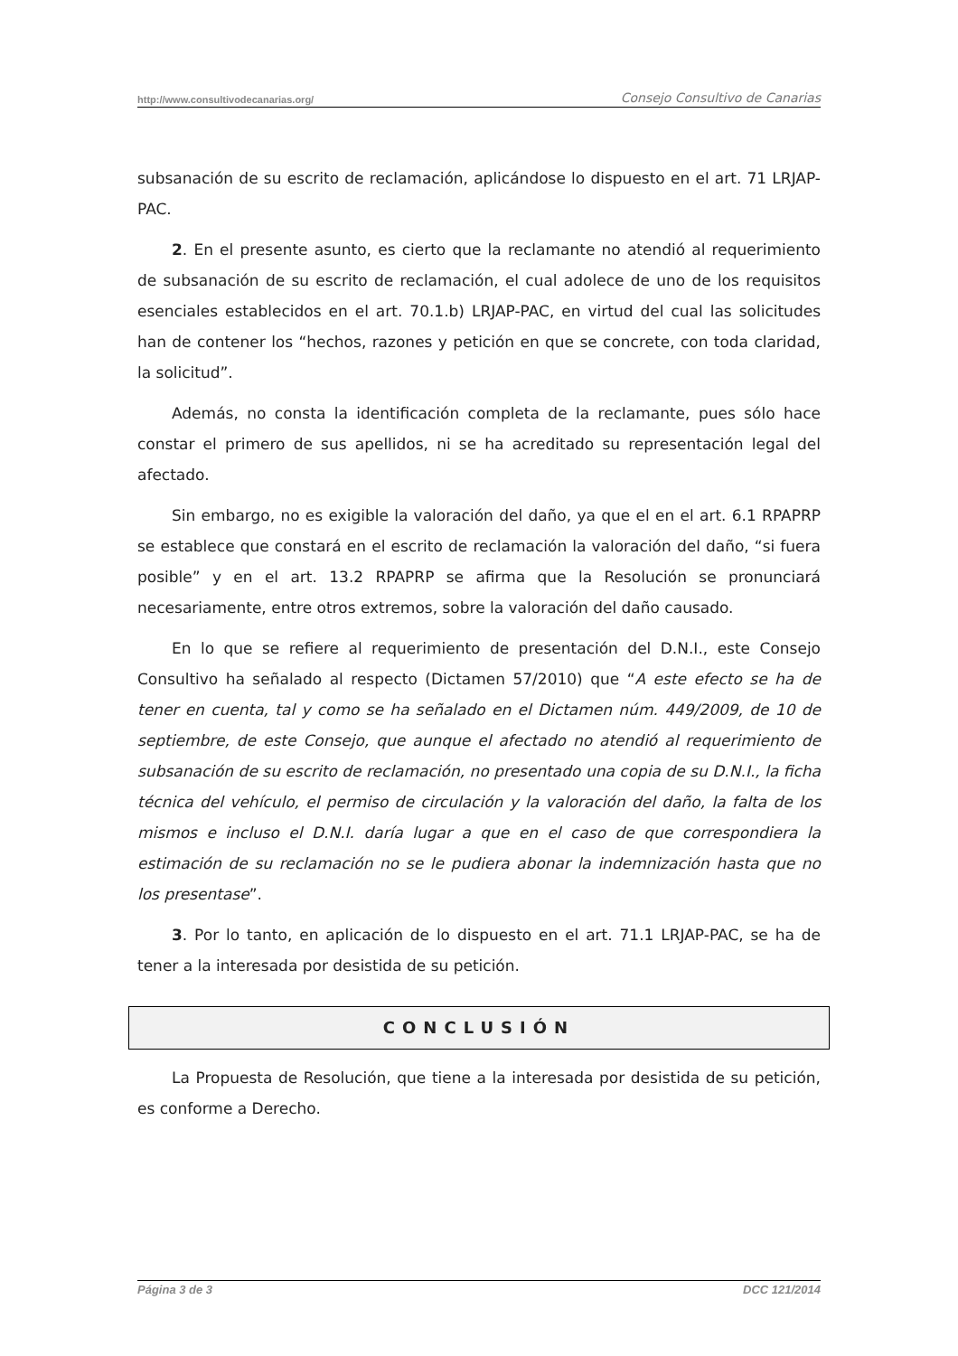http://www.consultivodecanarias.org/ Consejo Consultivo de Canarias
subsanación de su escrito de reclamación, aplicándose lo dispuesto en el art. 71 LRJAP-PAC.
2. En el presente asunto, es cierto que la reclamante no atendió al requerimiento de subsanación de su escrito de reclamación, el cual adolece de uno de los requisitos esenciales establecidos en el art. 70.1.b) LRJAP-PAC, en virtud del cual las solicitudes han de contener los “hechos, razones y petición en que se concrete, con toda claridad, la solicitud”.
Además, no consta la identificación completa de la reclamante, pues sólo hace constar el primero de sus apellidos, ni se ha acreditado su representación legal del afectado.
Sin embargo, no es exigible la valoración del daño, ya que el en el art. 6.1 RPAPRP se establece que constará en el escrito de reclamación la valoración del daño, “si fuera posible” y en el art. 13.2 RPAPRP se afirma que la Resolución se pronunciará necesariamente, entre otros extremos, sobre la valoración del daño causado.
En lo que se refiere al requerimiento de presentación del D.N.I., este Consejo Consultivo ha señalado al respecto (Dictamen 57/2010) que “A este efecto se ha de tener en cuenta, tal y como se ha señalado en el Dictamen núm. 449/2009, de 10 de septiembre, de este Consejo, que aunque el afectado no atendió al requerimiento de subsanación de su escrito de reclamación, no presentado una copia de su D.N.I., la ficha técnica del vehículo, el permiso de circulación y la valoración del daño, la falta de los mismos e incluso el D.N.I. daría lugar a que en el caso de que correspondiera la estimación de su reclamación no se le pudiera abonar la indemnización hasta que no los presentase”.
3. Por lo tanto, en aplicación de lo dispuesto en el art. 71.1 LRJAP-PAC, se ha de tener a la interesada por desistida de su petición.
CONCLUSIÓN
La Propuesta de Resolución, que tiene a la interesada por desistida de su petición, es conforme a Derecho.
Página 3 de 3 DCC 121/2014